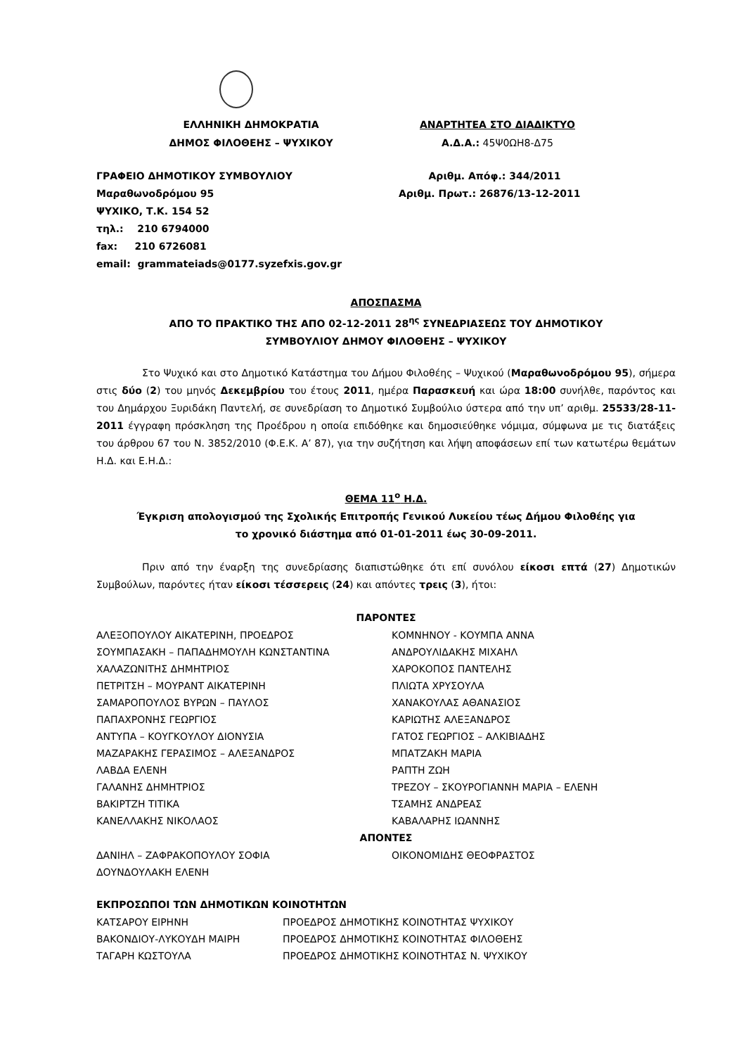ΕΛΛΗΝΙΚΗ ΔΗΜΟΚΡΑΤΙΑ
ΔΗΜΟΣ ΦΙΛΟΘΕΗΣ – ΨΥΧΙΚΟΥ
ΑΝΑΡΤΗΤΕΑ ΣΤΟ ΔΙΑΔΙΚΤΥΟ
Α.Δ.Α.: 45Ψ0ΩΗ8-Δ75
ΓΡΑΦΕΙΟ ΔΗΜΟΤΙΚΟΥ ΣΥΜΒΟΥΛΙΟΥ
Μαραθωνοδρόμου 95
ΨΥΧΙΚΟ, Τ.Κ. 154 52
τηλ.: 210 6794000
fax: 210 6726081
email: grammateiads@0177.syzefxis.gov.gr
Αριθμ. Απόφ.: 344/2011
Αριθμ. Πρωτ.: 26876/13-12-2011
ΑΠΟΣΠΑΣΜΑ
ΑΠΟ ΤΟ ΠΡΑΚΤΙΚΟ ΤΗΣ ΑΠΟ 02-12-2011 28<sup>ης</sup> ΣΥΝΕΔΡΙΑΣΕΩΣ ΤΟΥ ΔΗΜΟΤΙΚΟΥ
ΣΥΜΒΟΥΛΙΟΥ ΔΗΜΟΥ ΦΙΛΟΘΕΗΣ – ΨΥΧΙΚΟΥ
Στο Ψυχικό και στο Δημοτικό Κατάστημα του Δήμου Φιλοθέης – Ψυχικού (Μαραθωνοδρόμου 95), σήμερα στις δύο (2) του μηνός Δεκεμβρίου του έτους 2011, ημέρα Παρασκευή και ώρα 18:00 συνήλθε, παρόντος και του Δημάρχου Ξυριδάκη Παντελή, σε συνεδρίαση το Δημοτικό Συμβούλιο ύστερα από την υπ’ αριθμ. 25533/28-11-2011 έγγραφη πρόσκληση της Προέδρου η οποία επιδόθηκε και δημοσιεύθηκε νόμιμα, σύμφωνα με τις διατάξεις του άρθρου 67 του Ν. 3852/2010 (Φ.Ε.Κ. Α’ 87), για την συζήτηση και λήψη αποφάσεων επί των κατωτέρω θεμάτων Η.Δ. και Ε.Η.Δ.:
ΘΕΜΑ 11<sup>ο</sup> Η.Δ.
Έγκριση απολογισμού της Σχολικής Επιτροπής Γενικού Λυκείου τέως Δήμου Φιλοθέης για
το χρονικό διάστημα από 01-01-2011 έως 30-09-2011.
Πριν από την έναρξη της συνεδρίασης διαπιστώθηκε ότι επί συνόλου είκοσι επτά (27) Δημοτικών Συμβούλων, παρόντες ήταν είκοσι τέσσερεις (24) και απόντες τρεις (3), ήτοι:
ΠΑΡΟΝΤΕΣ
| ΑΛΕΞΟΠΟΥΛΟΥ ΑΙΚΑΤΕΡΙΝΗ, ΠΡΟΕΔΡΟΣ | ΚΟΜΝΗΝΟΥ - ΚΟΥΜΠΑ ΑΝΝΑ |
| ΣΟΥΜΠΑΣΑΚΗ – ΠΑΠΑΔΗΜΟΥΛΗ ΚΩΝΣΤΑΝΤΙΝΑ | ΑΝΔΡΟΥΛΙΔΑΚΗΣ ΜΙΧΑΗΛ |
| ΧΑΛΑΖΩΝΙΤΗΣ ΔΗΜΗΤΡΙΟΣ | ΧΑΡΟΚΟΠΟΣ ΠΑΝΤΕΛΗΣ |
| ΠΕΤΡΙΤΣΗ – ΜΟΥΡΑΝΤ ΑΙΚΑΤΕΡΙΝΗ | ΠΛΙΩΤΑ ΧΡΥΣΟΥΛΑ |
| ΣΑΜΑΡΟΠΟΥΛΟΣ ΒΥΡΩΝ – ΠΑΥΛΟΣ | ΧΑΝΑΚΟΥΛΑΣ ΑΘΑΝΑΣΙΟΣ |
| ΠΑΠΑΧΡΟΝΗΣ ΓΕΩΡΓΙΟΣ | ΚΑΡΙΩΤΗΣ ΑΛΕΞΑΝΔΡΟΣ |
| ΑΝΤΥΠΑ – ΚΟΥΓΚΟΥΛΟΥ ΔΙΟΝΥΣΙΑ | ΓΑΤΟΣ ΓΕΩΡΓΙΟΣ – ΑΛΚΙΒΙΑΔΗΣ |
| ΜΑΖΑΡΑΚΗΣ ΓΕΡΑΣΙΜΟΣ – ΑΛΕΞΑΝΔΡΟΣ | ΜΠΑΤΖΑΚΗ ΜΑΡΙΑ |
| ΛΑΒΔΑ ΕΛΕΝΗ | ΡΑΠΤΗ ΖΩΗ |
| ΓΑΛΑΝΗΣ ΔΗΜΗΤΡΙΟΣ | ΤΡΕΖΟΥ – ΣΚΟΥΡΟΓΙΑΝΝΗ ΜΑΡΙΑ – ΕΛΕΝΗ |
| ΒΑΚΙΡΤΖΗ ΤΙΤΙΚΑ | ΤΣΑΜΗΣ ΑΝΔΡΕΑΣ |
| ΚΑΝΕΛΛΑΚΗΣ ΝΙΚΟΛΑΟΣ | ΚΑΒΑΛΑΡΗΣ ΙΩΑΝΝΗΣ |
ΑΠΟΝΤΕΣ
| ΔΑΝΙΗΛ – ΖΑΦΡΑΚΟΠΟΥΛΟΥ ΣΟΦΙΑ | ΟΙΚΟΝΟΜΙΔΗΣ ΘΕΟΦΡΑΣΤΟΣ |
| ΔΟΥΝΔΟΥΛΑΚΗ ΕΛΕΝΗ | |
ΕΚΠΡΟΣΩΠΟΙ ΤΩΝ ΔΗΜΟΤΙΚΩΝ ΚΟΙΝΟΤΗΤΩΝ
| ΚΑΤΣΑΡΟΥ ΕΙΡΗΝΗ | ΠΡΟΕΔΡΟΣ ΔΗΜΟΤΙΚΗΣ ΚΟΙΝΟΤΗΤΑΣ ΨΥΧΙΚΟΥ |
| ΒΑΚΟΝΔΙΟΥ-ΛΥΚΟΥΔΗ ΜΑΙΡΗ | ΠΡΟΕΔΡΟΣ ΔΗΜΟΤΙΚΗΣ ΚΟΙΝΟΤΗΤΑΣ ΦΙΛΟΘΕΗΣ |
| ΤΑΓΑΡΗ ΚΩΣΤΟΥΛΑ | ΠΡΟΕΔΡΟΣ ΔΗΜΟΤΙΚΗΣ ΚΟΙΝΟΤΗΤΑΣ Ν. ΨΥΧΙΚΟΥ |